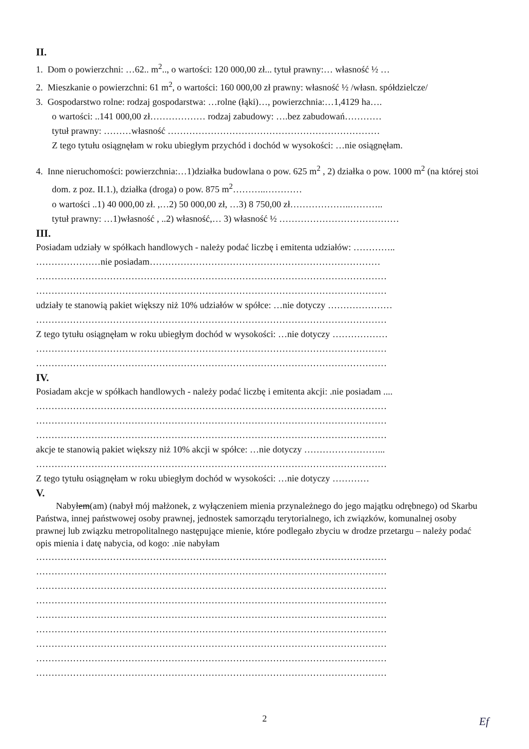II.
1. Dom o powierzchni: …62.. m<sup>2</sup>.., o wartości: 120 000,00 zł... tytuł prawny:… własność ½ …
2. Mieszkanie o powierzchni: 61 m<sup>2</sup>, o wartości: 160 000,00 zł prawny: własność ½ /własn. spółdzielcze/
3. Gospodarstwo rolne: rodzaj gospodarstwa: …rolne (łąki)…, powierzchnia:…1,4129 ha….
o wartości: ..141 000,00 zł……………… rodzaj zabudowy: ….bez zabudowań…………
tytuł prawny: ………własność ……………………………………………………………
Z tego tytułu osiągnęłam w roku ubiegłym przychód i dochód w wysokości: …nie osiągnęłam.
4. Inne nieruchomości: powierzchnia:…1)działka budowlana o pow. 625 m<sup>2</sup> , 2) działka o pow. 1000 m<sup>2</sup> (na której stoi dom. z poz. II.1.), działka (droga) o pow. 875 m<sup>2</sup>………..…………
o wartości ..1) 40 000,00 zł. ,…2) 50 000,00 zł, …3) 8 750,00 zł………………..………..
tytuł prawny: …1)własność , ..2) własność,… 3) własność ½ …………………………………
III.
Posiadam udziały w spółkach handlowych - należy podać liczbę i emitenta udziałów: …………..
…………………nie posiadam…………………………………………………………………
……………………………………………………………………………………………………
……………………………………………………………………………………………………
udziały te stanowią pakiet większy niż 10% udziałów w spółce: …nie dotyczy …………………
……………………………………………………………………………………………………
Z tego tytułu osiągnęłam w roku ubiegłym dochód w wysokości: …nie dotyczy ………………
……………………………………………………………………………………………………
……………………………………………………………………………………………………
IV.
Posiadam akcje w spółkach handlowych - należy podać liczbę i emitenta akcji: .nie posiadam ....
……………………………………………………………………………………………………
……………………………………………………………………………………………………
……………………………………………………………………………………………………
akcje te stanowią pakiet większy niż 10% akcji w spółce: …nie dotyczy ……………………...
……………………………………………………………………………………………………
Z tego tytułu osiągnęłam w roku ubiegłym dochód w wysokości: …nie dotyczy …………
V.
Nabyłem(am) (nabył mój małżonek, z wyłączeniem mienia przynależnego do jego majątku odrębnego) od Skarbu Państwa, innej państwowej osoby prawnej, jednostek samorządu terytorialnego, ich związków, komunalnej osoby prawnej lub związku metropolitalnego następujące mienie, które podlegało zbyciu w drodze przetargu – należy podać opis mienia i datę nabycia, od kogo: .nie nabyłam
……………………………………………………………………………………………………
……………………………………………………………………………………………………
……………………………………………………………………………………………………
……………………………………………………………………………………………………
……………………………………………………………………………………………………
……………………………………………………………………………………………………
……………………………………………………………………………………………………
……………………………………………………………………………………………………
……………………………………………………………………………………………………
2 Ef